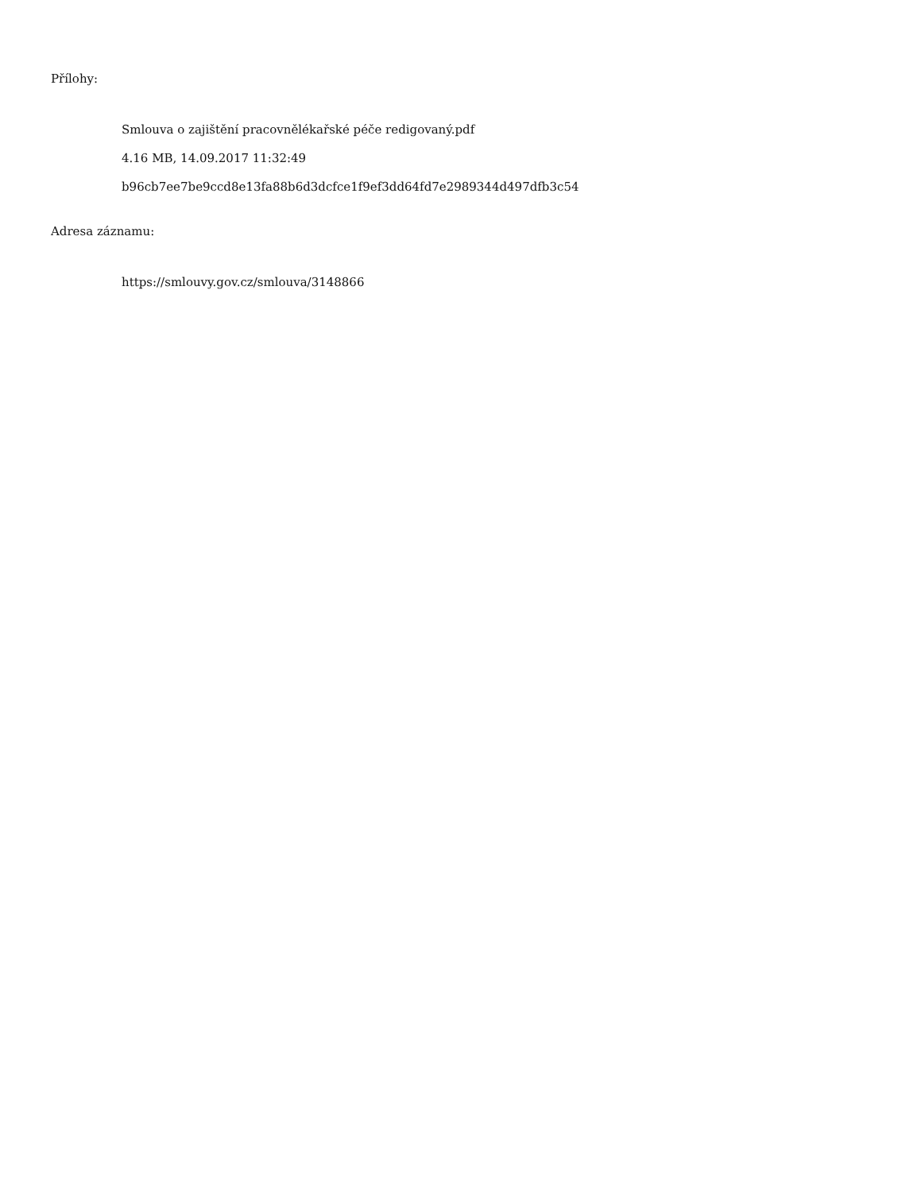Přílohy:
Smlouva o zajištění pracovnělékařské péče redigovaný.pdf
4.16 MB, 14.09.2017 11:32:49
b96cb7ee7be9ccd8e13fa88b6d3dcfce1f9ef3dd64fd7e2989344d497dfb3c54
Adresa záznamu:
https://smlouvy.gov.cz/smlouva/3148866